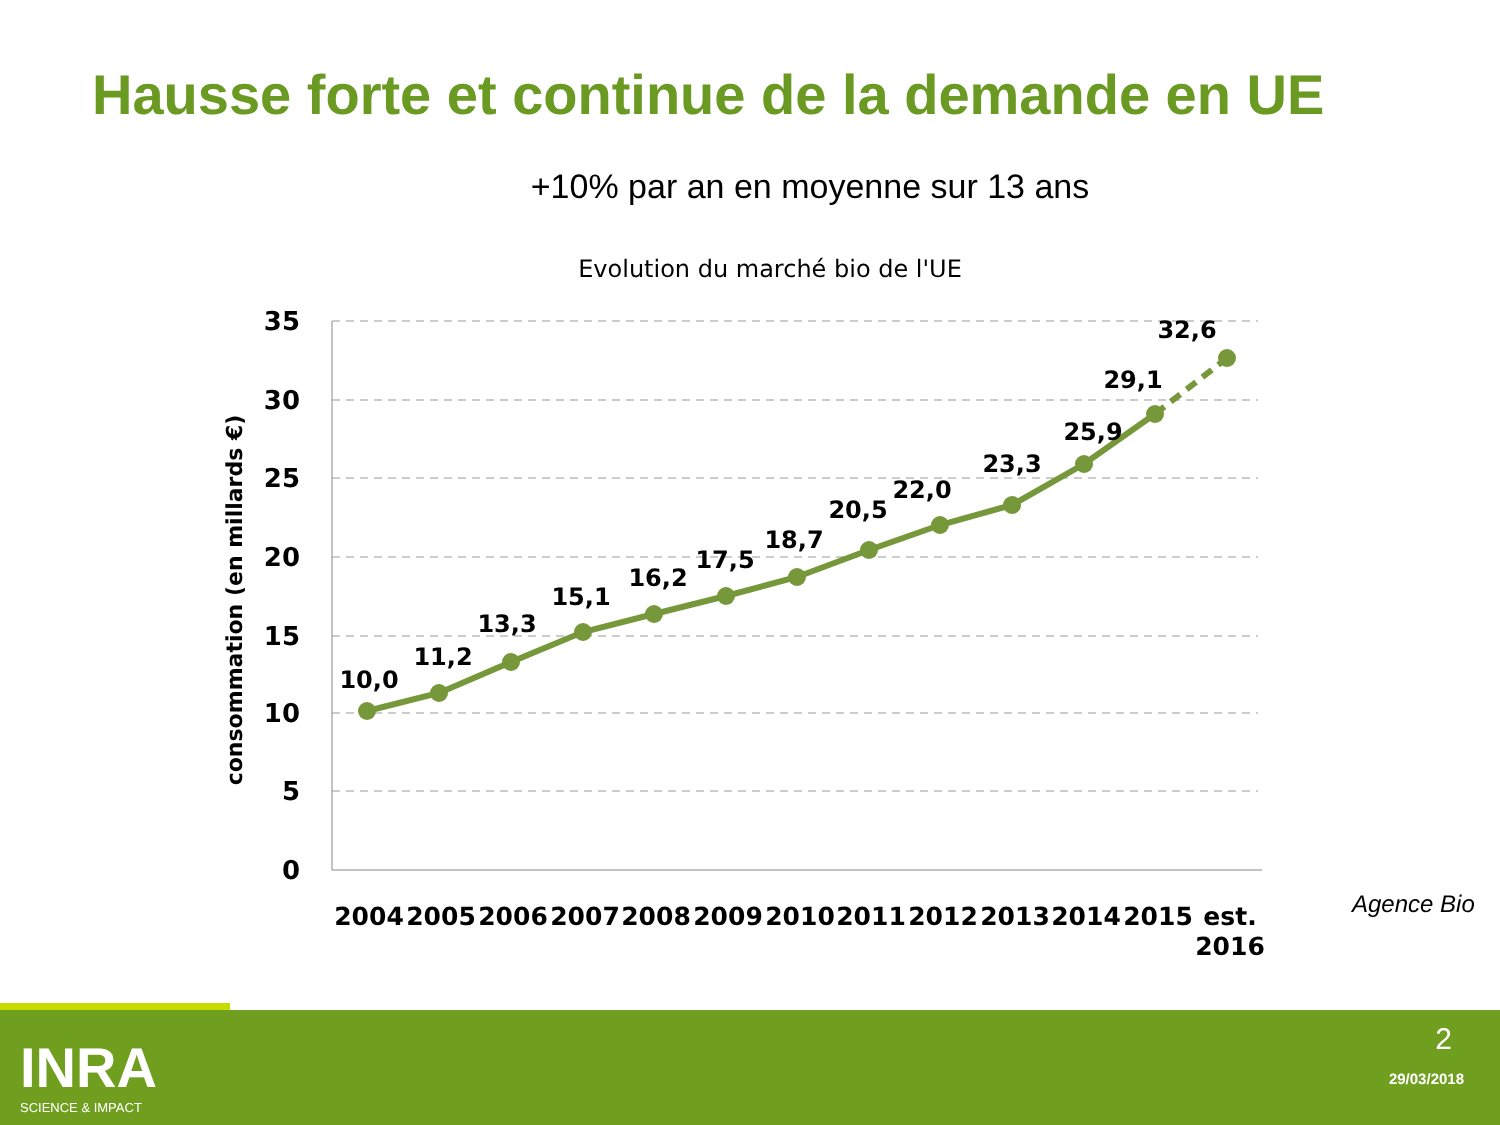Hausse forte et continue de la demande en UE
+10% par an en moyenne sur 13 ans
Evolution du marché bio de l'UE
35
30
25
20
15
10
5
0
consommation (en millards €)
10,0
11,2
13,3
15,1
16,2
17,5
18,7
20,5
22,0
23,3
25,9
29,1
32,6
2004
2005
2006
2007
2008
2009
2010
2011
2012
2013
2014
2015
est.
2016
Agence Bio
INRA
SCIENCE & IMPACT
2
29/03/2018